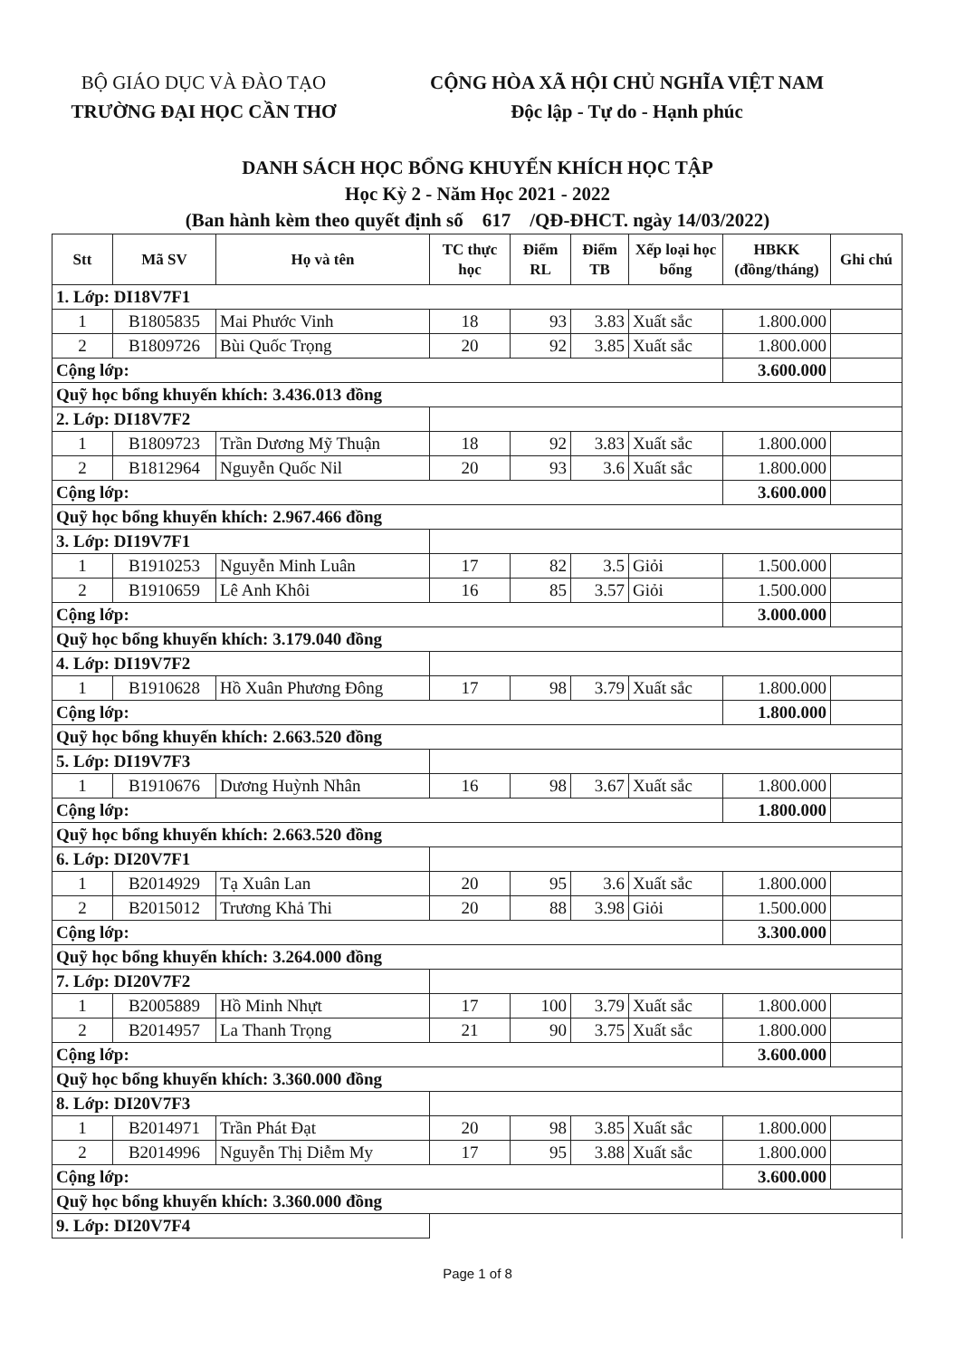BỘ GIÁO DỤC VÀ ĐÀO TẠO
TRƯỜNG ĐẠI HỌC CẦN THƠ
CỘNG HÒA XÃ HỘI CHỦ NGHĨA VIỆT NAM
Độc lập - Tự do - Hạnh phúc
DANH SÁCH HỌC BỔNG KHUYẾN KHÍCH HỌC TẬP
Học Kỳ 2 - Năm Học 2021 - 2022
(Ban hành kèm theo quyết định số 617 /QĐ-ĐHCT. ngày 14/03/2022)
| Stt | Mã SV | Họ và tên | TC thực học | Điểm RL | Điểm TB | Xếp loại học bổng | HBKK (đồng/tháng) | Ghi chú |
| --- | --- | --- | --- | --- | --- | --- | --- | --- |
| 1. Lớp: DI18V7F1 | | | | | | | | |
| 1 | B1805835 | Mai Phước Vinh | 18 | 93 | 3.83 | Xuất sắc | 1.800.000 | |
| 2 | B1809726 | Bùi Quốc Trọng | 20 | 92 | 3.85 | Xuất sắc | 1.800.000 | |
| Cộng lớp: | | | | | | | 3.600.000 | |
| Quỹ học bổng khuyến khích: 3.436.013 đồng | | | | | | | | |
| 2. Lớp: DI18V7F2 | | | | | | | | |
| 1 | B1809723 | Trần Dương Mỹ Thuận | 18 | 92 | 3.83 | Xuất sắc | 1.800.000 | |
| 2 | B1812964 | Nguyễn Quốc Nil | 20 | 93 | 3.6 | Xuất sắc | 1.800.000 | |
| Cộng lớp: | | | | | | | 3.600.000 | |
| Quỹ học bổng khuyến khích: 2.967.466 đồng | | | | | | | | |
| 3. Lớp: DI19V7F1 | | | | | | | | |
| 1 | B1910253 | Nguyễn Minh Luân | 17 | 82 | 3.5 | Giỏi | 1.500.000 | |
| 2 | B1910659 | Lê Anh Khôi | 16 | 85 | 3.57 | Giỏi | 1.500.000 | |
| Cộng lớp: | | | | | | | 3.000.000 | |
| Quỹ học bổng khuyến khích: 3.179.040 đồng | | | | | | | | |
| 4. Lớp: DI19V7F2 | | | | | | | | |
| 1 | B1910628 | Hồ Xuân Phương Đông | 17 | 98 | 3.79 | Xuất sắc | 1.800.000 | |
| Cộng lớp: | | | | | | | 1.800.000 | |
| Quỹ học bổng khuyến khích: 2.663.520 đồng | | | | | | | | |
| 5. Lớp: DI19V7F3 | | | | | | | | |
| 1 | B1910676 | Dương Huỳnh Nhân | 16 | 98 | 3.67 | Xuất sắc | 1.800.000 | |
| Cộng lớp: | | | | | | | 1.800.000 | |
| Quỹ học bổng khuyến khích: 2.663.520 đồng | | | | | | | | |
| 6. Lớp: DI20V7F1 | | | | | | | | |
| 1 | B2014929 | Tạ Xuân Lan | 20 | 95 | 3.6 | Xuất sắc | 1.800.000 | |
| 2 | B2015012 | Trương Khả Thi | 20 | 88 | 3.98 | Giỏi | 1.500.000 | |
| Cộng lớp: | | | | | | | 3.300.000 | |
| Quỹ học bổng khuyến khích: 3.264.000 đồng | | | | | | | | |
| 7. Lớp: DI20V7F2 | | | | | | | | |
| 1 | B2005889 | Hồ Minh Nhựt | 17 | 100 | 3.79 | Xuất sắc | 1.800.000 | |
| 2 | B2014957 | La Thanh Trọng | 21 | 90 | 3.75 | Xuất sắc | 1.800.000 | |
| Cộng lớp: | | | | | | | 3.600.000 | |
| Quỹ học bổng khuyến khích: 3.360.000 đồng | | | | | | | | |
| 8. Lớp: DI20V7F3 | | | | | | | | |
| 1 | B2014971 | Trần Phát Đạt | 20 | 98 | 3.85 | Xuất sắc | 1.800.000 | |
| 2 | B2014996 | Nguyễn Thị Diễm My | 17 | 95 | 3.88 | Xuất sắc | 1.800.000 | |
| Cộng lớp: | | | | | | | 3.600.000 | |
| Quỹ học bổng khuyến khích: 3.360.000 đồng | | | | | | | | |
| 9. Lớp: DI20V7F4 | | | | | | | | |
Page 1 of 8